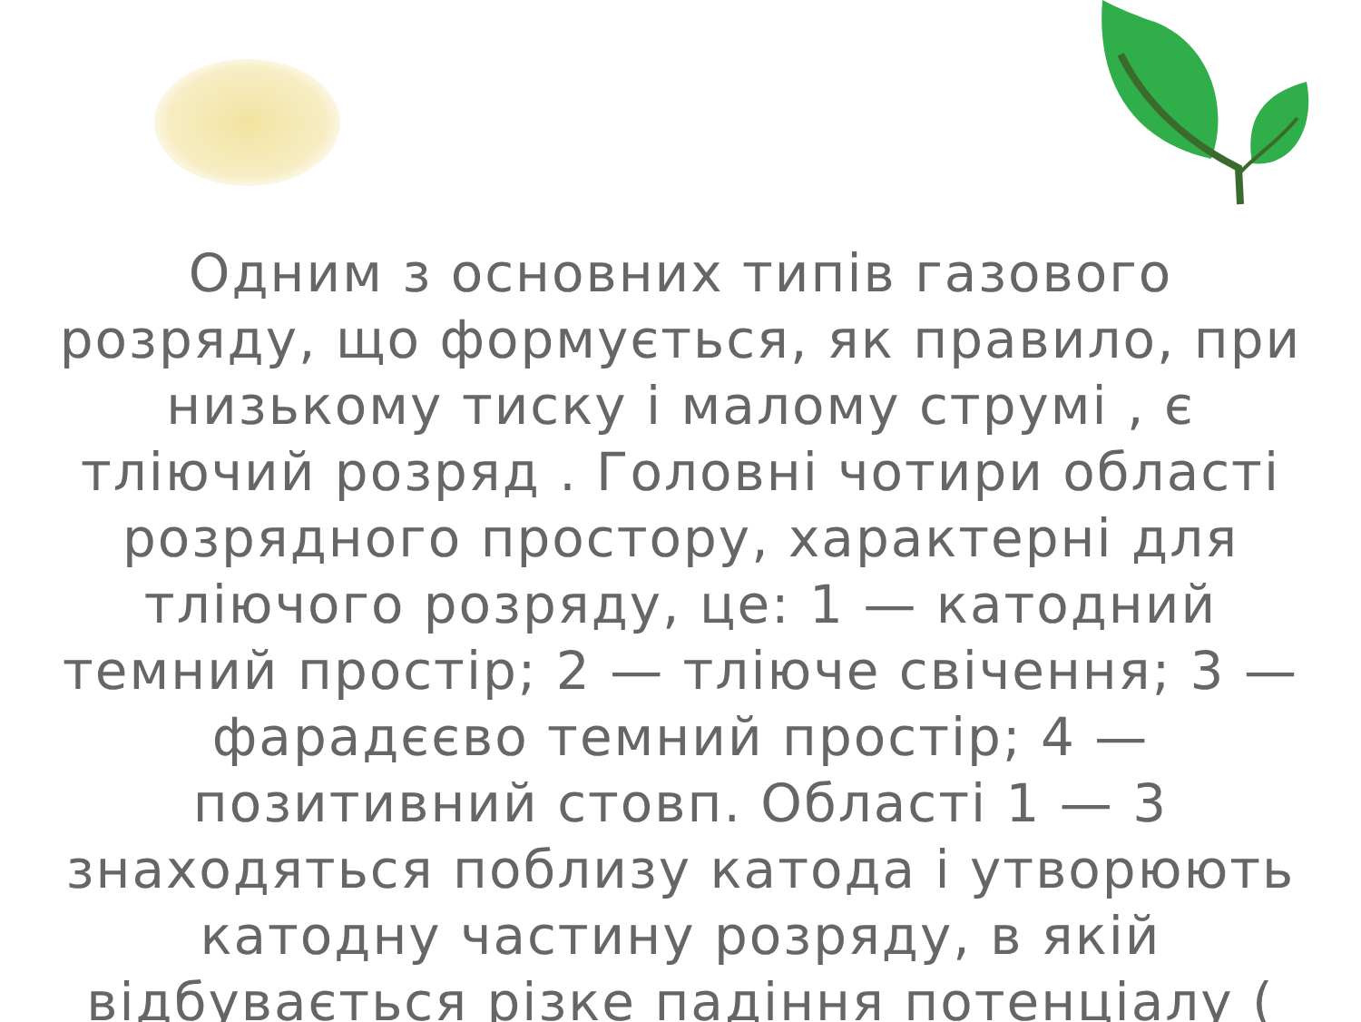Одним з основних типів газового розряду, що формується, як правило, при низькому тиску і малому струмі , є тліючий розряд . Головні чотири області розрядного простору, характерні для тліючого розряду, це: 1 — катодний темний простір; 2 — тліюче свічення; 3 — фарадєєво темний простір; 4 — позитивний стовп. Області 1 — 3 знаходяться поблизу катода і утворюють катодну частину розряду, в якій відбувається різке падіння потенціалу (